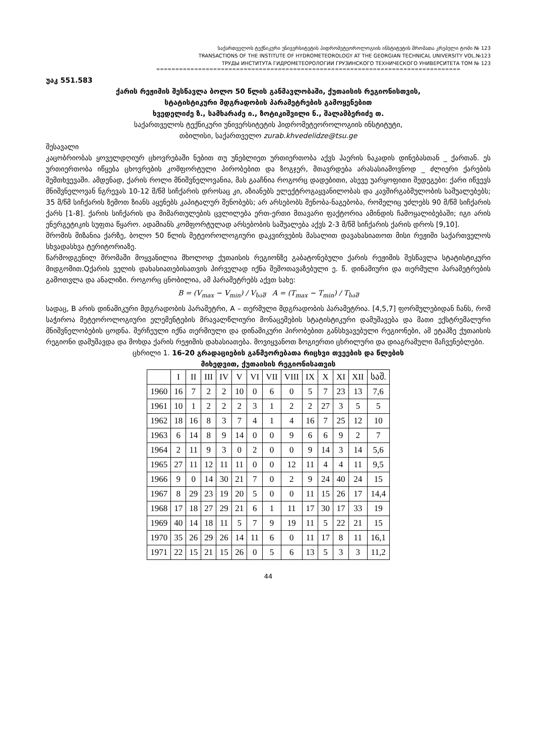საქართველოს ტექნიკური უნივერსიტეტის ჰიდრომეტეოროლოგიის ინსტიტუტის შრომათა კრებული ტომი № 123
TRANSACTIONS OF THE INSTITUTE OF HYDROMETEOROLOGY AT THE GEORGIAN TECHNICAL UNIVERSITY VOL.№123
ТРУДЫ ИНСТИТУТА ГИДРОМЕТЕОРОЛОГИИ ГРУЗИНСКОГО ТЕХНИЧЕСКОГО УНИВЕРСИТЕТА ТОМ № 123
================================================================================
უაკ 551.583
ქარის რეჟიმის შესწავლა ბოლო 50 წლის განმავლობაში, ქუთაისის რეგიონისთვის,
სტატისტიკური მდგრადობის პარამეტრების გამოყენებით
ხვედელიძე ზ., სამხარაძე ი., ზოტიკიშვილი ნ., შალამბერიძე თ.
საქართველოს ტექნიკური უნივერსიტეტის ჰიდრომეტეოროლოგიის ინსტიტუტი,
თბილისი, საქართველო zurab.khvedelidze@tsu.ge
შესავალი
კაცობრიობას ყოველდღიურ ცხოვრებაში ნებით თუ უნებლიეთ ურთიერთობა აქვს ჰაერის ნაკადის დინებასთან _ ქართან. ეს ურთიერთობა იწყება ცხოვრების კომფორტული პირობებით და ზოგჯერ, მთავრდება არასასიამოვნოდ _ ძლიერი ქარების შემთხვევაში. ამდენად, ქარის როლი მნიშვნელოვანია, მას გააჩნია როგორც დადებითი, ასევე უარყოფითი შედეგები: ქარი იწვევს მნიშვნელოვან ნგრევას 10-12 მ/წმ სიჩქარის დროსაც კი, აზიანებს ელექტროგაყვანილობას და კავშირგაბმულობის საშუალებებს; 35 მ/წმ სიჩქარის ზემოთ ზიანს აყენებს კაპიტალურ შენობებს; არ არსებობს შენობა-ნაგებობა, რომელიც უძლებს 90 მ/წმ სიჩქარის ქარს [1-8]. ქარის სიჩქარის და მიმართულების ცვლილება ერთ-ერთი მთავარი ფაქტორია ამინდის ჩამოყალიბებაში; იგი არის ენერგეტიკის სუფთა წყარო. ადამიანს კომფორტულად არსებობის საშუალება აქვს 2-3 მ/წმ სიჩქარის ქარის დროს [9,10].
შრომის მიზანია ქარზე, ბოლო 50 წლის მეტეოროლოგიური დაკვირვების მასალით დავახასიათოთ მისი რეჟიმი საქართველოს სხვადასხვა ტერიტორიაზე.
წარმოდგენილ შრომაში მოყვანილია მხოლოდ ქუთაისის რეგიონზე გაბატონებული ქარის რეჟიმის შესწავლა სტატისტიკური მიდგომით.Qქარის ველის დახასიათებისათვის პირველად იქნა შემოთავაზებული ე. წ. დინამიური და თერმული პარამეტრების გამოთვლა და ანალიზი. როგორც ცნობილია, ამ პარამეტრებს აქვთ სახე:
B = (V<sub>max</sub> − V<sub>min</sub>) / V<sub>საშ</sub> A = (T<sub>max</sub> − T<sub>min</sub>) / T<sub>საშ</sub>
სადაც, B არის დინამიკური მდგრადობის პარამეტრი, A – თერმული მდგრადობის პარამეტრია. [4,5,7] ფორმულებიდან ჩანს, რომ საჭიროა მეტეოროლოგიური ელემენტების მრავალწლიური მონაცემების სტატისტიკური დამუშავება და მათი ექსტრემალური მნიშვნელობების ცოდნა. შერჩეული იქნა თერმიული და დინამიკური პირობებით განსხვავებული რეგიონები, ამ ეტაპზე ქუთაისის რეგიონი დამუშავდა და მოხდა ქარის რეჟიმის დახასიათება. მოვიყვანოთ ზოგიერთი ცხრილური და დიაგრამული მაჩვენებლები.
ცხრილი 1. 16-20 გრადაციების განმეორებათა რიცხვი თვეების და წლების
მიხედვით, ქუთაისის რეგიონისათვის
| | I | II | III | IV | V | VI | VII | VIII | IX | X | XI | XII | საშ. |
| --- | --- | --- | --- | --- | --- | --- | --- | --- | --- | --- | --- | --- | --- |
| 1960 | 16 | 7 | 2 | 2 | 10 | 0 | 6 | 0 | 5 | 7 | 23 | 13 | 7,6 |
| 1961 | 10 | 1 | 2 | 2 | 2 | 3 | 1 | 2 | 2 | 27 | 3 | 5 | 5 |
| 1962 | 18 | 16 | 8 | 3 | 7 | 4 | 1 | 4 | 16 | 7 | 25 | 12 | 10 |
| 1963 | 6 | 14 | 8 | 9 | 14 | 0 | 0 | 9 | 6 | 6 | 9 | 2 | 7 |
| 1964 | 2 | 11 | 9 | 3 | 0 | 2 | 0 | 0 | 9 | 14 | 3 | 14 | 5,6 |
| 1965 | 27 | 11 | 12 | 11 | 11 | 0 | 0 | 12 | 11 | 4 | 4 | 11 | 9,5 |
| 1966 | 9 | 0 | 14 | 30 | 21 | 7 | 0 | 2 | 9 | 24 | 40 | 24 | 15 |
| 1967 | 8 | 29 | 23 | 19 | 20 | 5 | 0 | 0 | 11 | 15 | 26 | 17 | 14,4 |
| 1968 | 17 | 18 | 27 | 29 | 21 | 6 | 1 | 11 | 17 | 30 | 17 | 33 | 19 |
| 1969 | 40 | 14 | 18 | 11 | 5 | 7 | 9 | 19 | 11 | 5 | 22 | 21 | 15 |
| 1970 | 35 | 26 | 29 | 26 | 14 | 11 | 6 | 0 | 11 | 17 | 8 | 11 | 16,1 |
| 1971 | 22 | 15 | 21 | 15 | 26 | 0 | 5 | 6 | 13 | 5 | 3 | 3 | 11,2 |
44